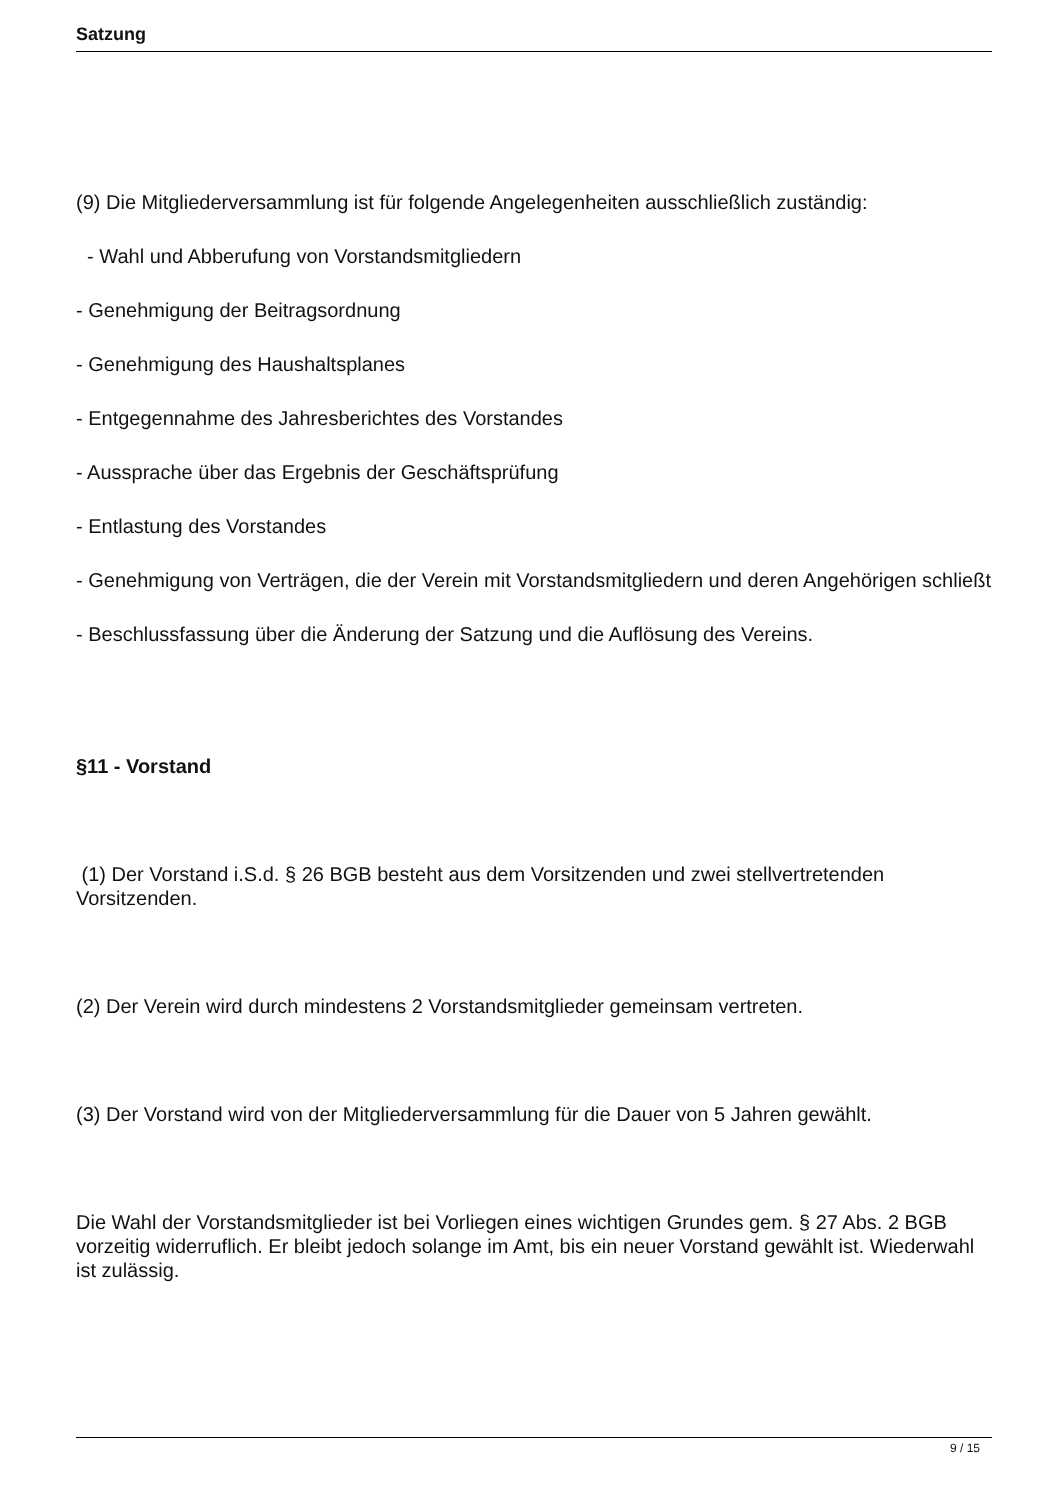Satzung
(9) Die Mitgliederversammlung ist für folgende Angelegenheiten ausschließlich zuständig:
- Wahl und Abberufung von Vorstandsmitgliedern
- Genehmigung der Beitragsordnung
- Genehmigung des Haushaltsplanes
- Entgegennahme des Jahresberichtes des Vorstandes
- Aussprache über das Ergebnis der Geschäftsprüfung
- Entlastung des Vorstandes
- Genehmigung von Verträgen, die der Verein mit Vorstandsmitgliedern und deren Angehörigen schließt
- Beschlussfassung über die Änderung der Satzung und die Auflösung des Vereins.
§11 - Vorstand
(1) Der Vorstand i.S.d. § 26 BGB besteht aus dem Vorsitzenden und zwei stellvertretenden Vorsitzenden.
(2) Der Verein wird durch mindestens 2 Vorstandsmitglieder gemeinsam vertreten.
(3) Der Vorstand wird von der Mitgliederversammlung für die Dauer von 5 Jahren gewählt.
Die Wahl der Vorstandsmitglieder ist bei Vorliegen eines wichtigen Grundes gem. § 27 Abs. 2 BGB vorzeitig widerruflich. Er bleibt jedoch solange im Amt, bis ein neuer Vorstand gewählt ist. Wiederwahl ist zulässig.
9 / 15